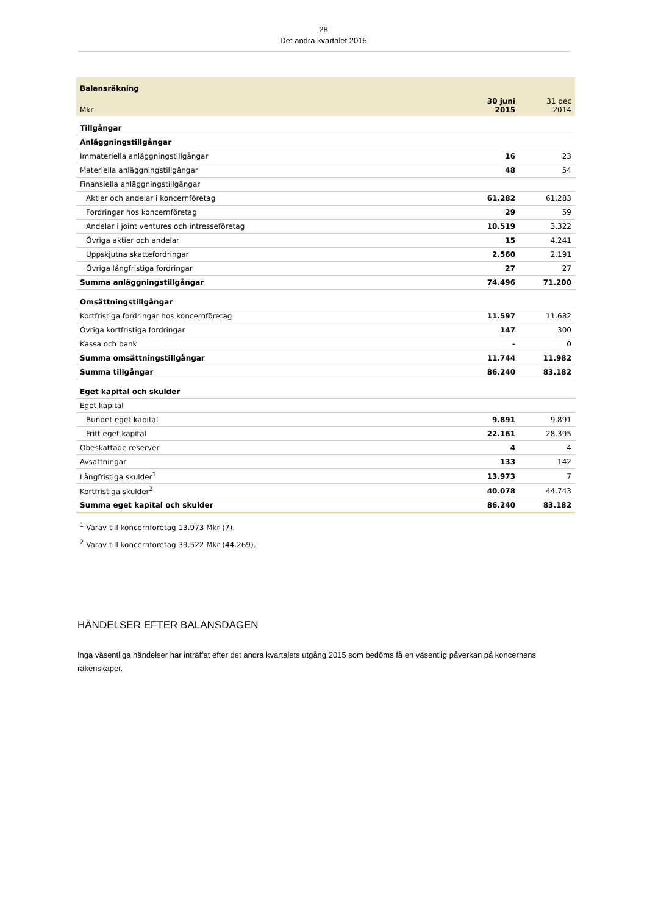28
Det andra kvartalet 2015
| Balansräkning | | |
| Mkr | 30 juni 2015 | 31 dec 2014 |
| Tillgångar | | |
| Anläggningstillgångar | | |
| Immateriella anläggningstillgångar | 16 | 23 |
| Materiella anläggningstillgångar | 48 | 54 |
| Finansiella anläggningstillgångar | | |
| Aktier och andelar i koncernföretag | 61.282 | 61.283 |
| Fordringar hos koncernföretag | 29 | 59 |
| Andelar i joint ventures och intresseföretag | 10.519 | 3.322 |
| Övriga aktier och andelar | 15 | 4.241 |
| Uppskjutna skattefordringar | 2.560 | 2.191 |
| Övriga långfristiga fordringar | 27 | 27 |
| Summa anläggningstillgångar | 74.496 | 71.200 |
| Omsättningstillgångar | | |
| Kortfristiga fordringar hos koncernföretag | 11.597 | 11.682 |
| Övriga kortfristiga fordringar | 147 | 300 |
| Kassa och bank | - | 0 |
| Summa omsättningstillgångar | 11.744 | 11.982 |
| Summa tillgångar | 86.240 | 83.182 |
| Eget kapital och skulder | | |
| Eget kapital | | |
| Bundet eget kapital | 9.891 | 9.891 |
| Fritt eget kapital | 22.161 | 28.395 |
| Obeskattade reserver | 4 | 4 |
| Avsättningar | 133 | 142 |
| Långfristiga skulder<sup>1</sup> | 13.973 | 7 |
| Kortfristiga skulder<sup>2</sup> | 40.078 | 44.743 |
| Summa eget kapital och skulder | 86.240 | 83.182 |
<sup>1</sup> Varav till koncernföretag 13.973 Mkr (7).
<sup>2</sup> Varav till koncernföretag 39.522 Mkr (44.269).
HÄNDELSER EFTER BALANSDAGEN
Inga väsentliga händelser har inträffat efter det andra kvartalets utgång 2015 som bedöms få en väsentlig påverkan på koncernens räkenskaper.